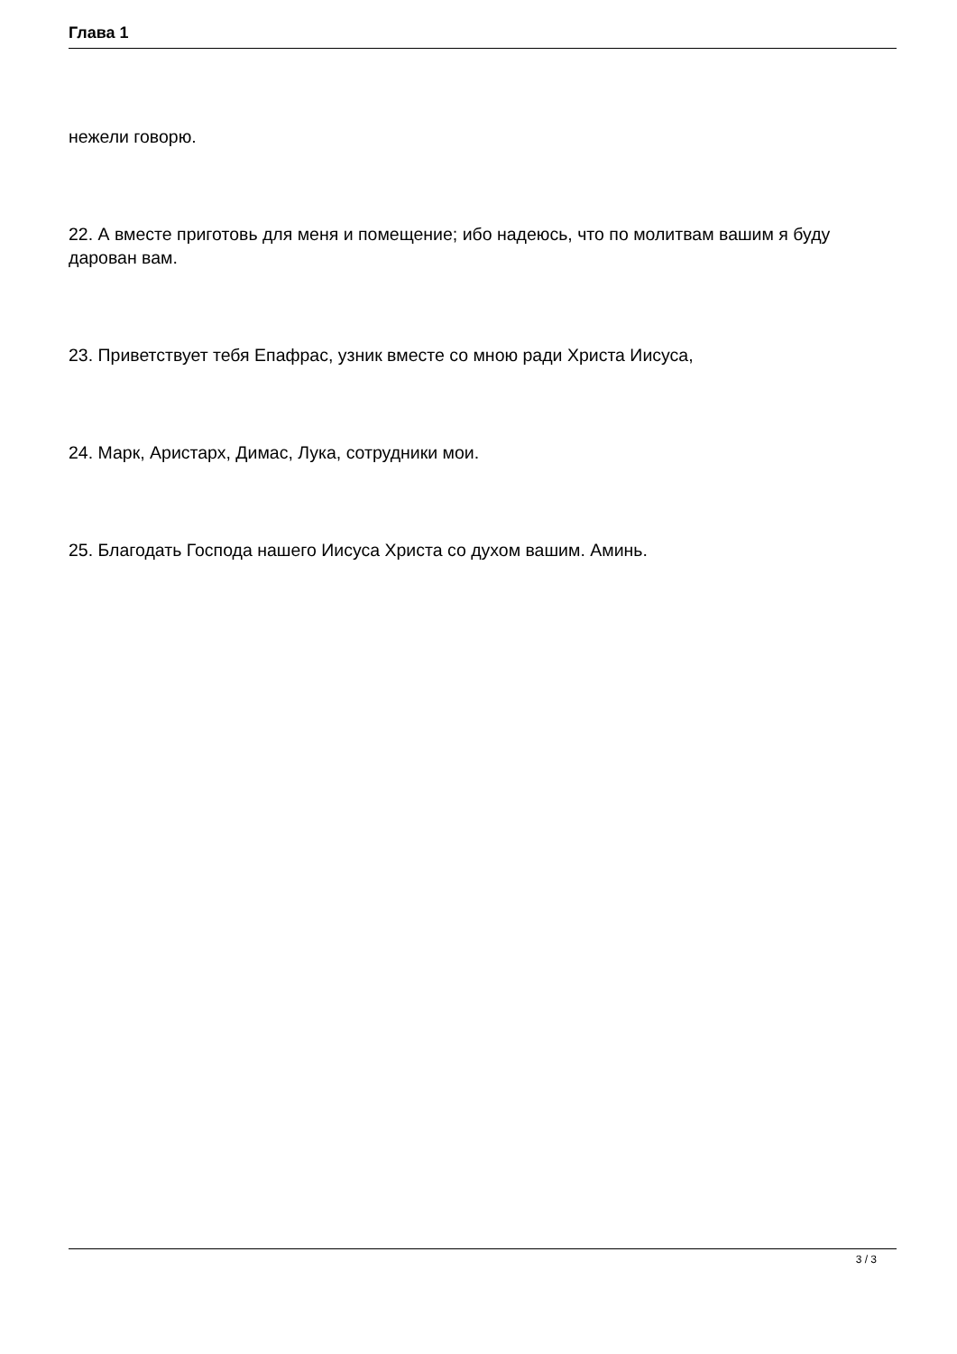Глава 1
нежели говорю.
22. А вместе приготовь для меня и помещение; ибо надеюсь, что по молитвам вашим я буду дарован вам.
23. Приветствует тебя Епафрас, узник вместе со мною ради Христа Иисуса,
24. Марк, Аристарх, Димас, Лука, сотрудники мои.
25. Благодать Господа нашего Иисуса Христа со духом вашим. Аминь.
3 / 3